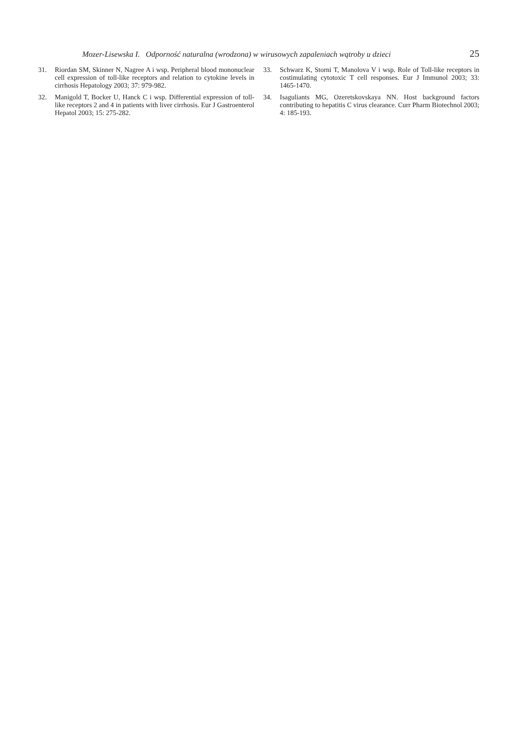Mozer-Lisewska I. Odporność naturalna (wrodzona) w wirusowych zapaleniach wątroby u dzieci 25
31. Riordan SM, Skinner N, Nagree A i wsp. Peripheral blood mononuclear cell expression of toll-like receptors and relation to cytokine levels in cirrhosis Hepatology 2003; 37: 979-982.
32. Manigold T, Bocker U, Hanck C i wsp. Differential expression of toll-like receptors 2 and 4 in patients with liver cirrhosis. Eur J Gastroenterol Hepatol 2003; 15: 275-282.
33. Schwarz K, Storni T, Manolova V i wsp. Role of Toll-like receptors in costimulating cytotoxic T cell responses. Eur J Immunol 2003; 33: 1465-1470.
34. Isaguliants MG, Ozeretskovskaya NN. Host background factors contributing to hepatitis C virus clearance. Curr Pharm Biotechnol 2003; 4: 185-193.